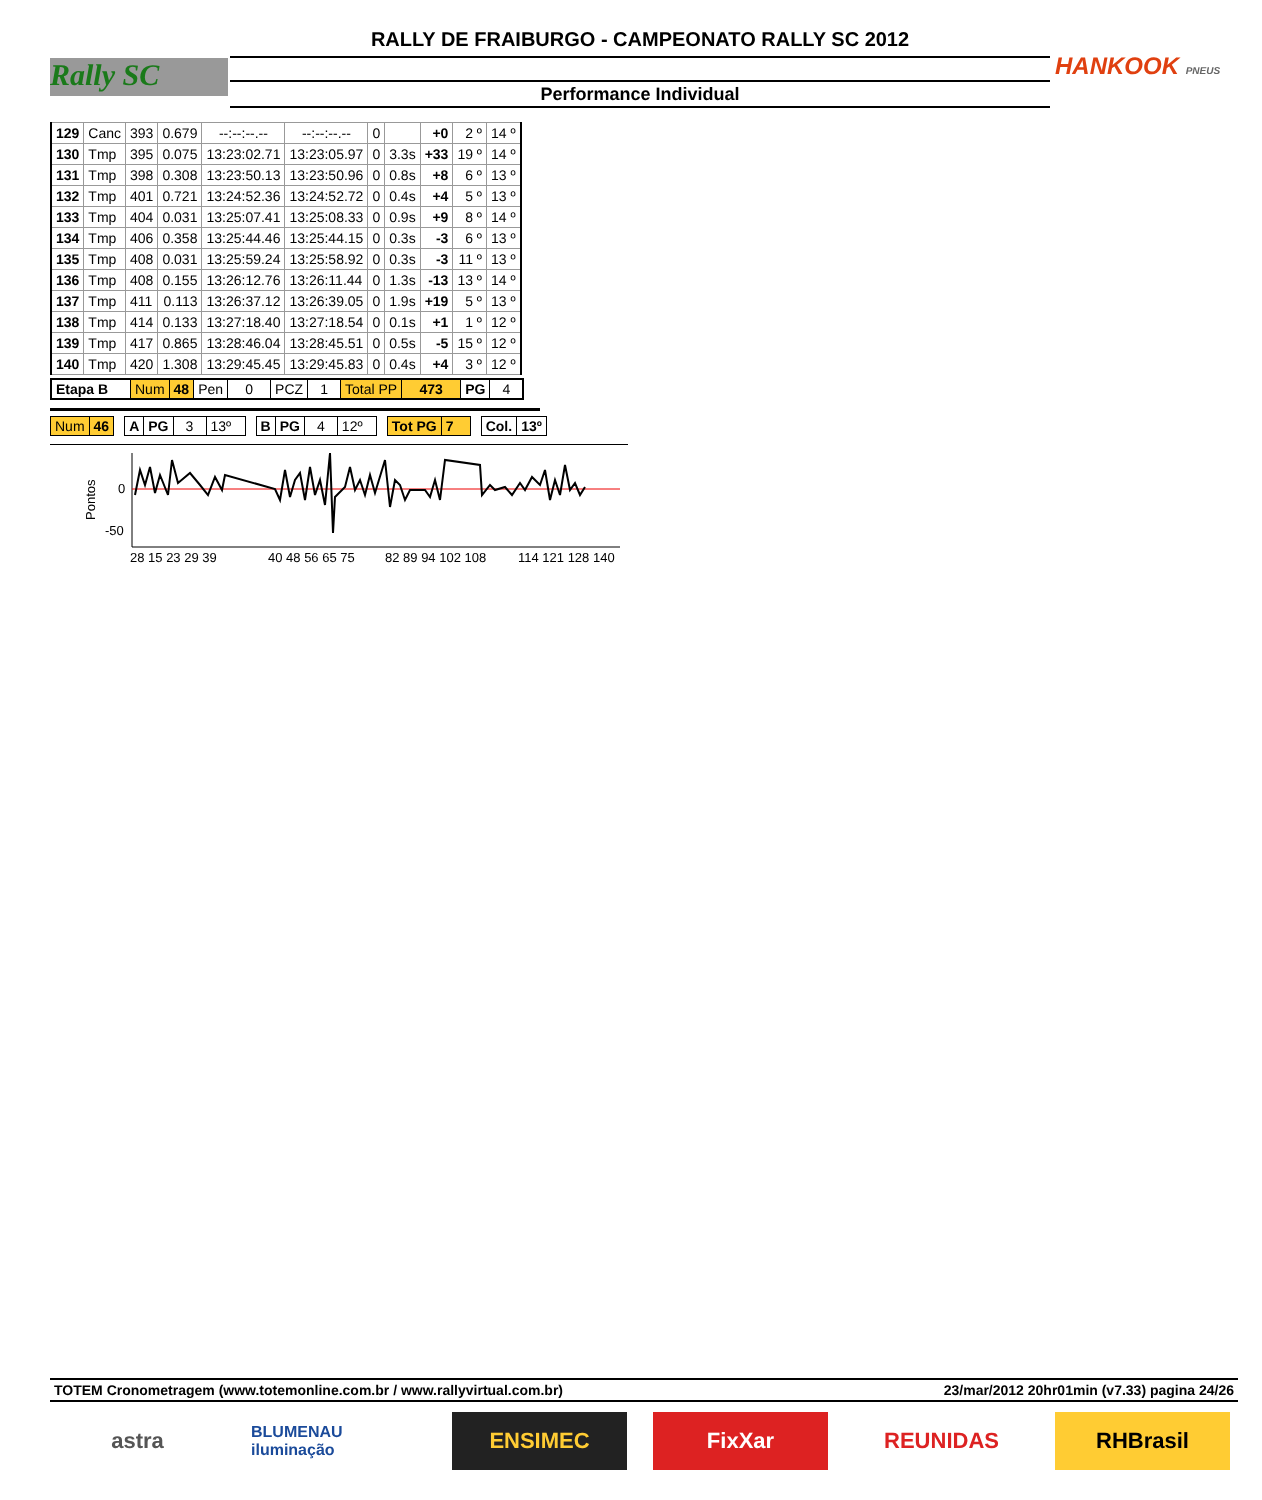RALLY DE FRAIBURGO - CAMPEONATO RALLY SC 2012
Performance Individual
Rally SC HANKOOK PNEUS
| 129 | Canc | 393 | 0.679 | --:--:--.-- | --:--:--.-- | 0 | | +0 | 2 º | 14 º |
| 130 | Tmp | 395 | 0.075 | 13:23:02.71 | 13:23:05.97 | 0 | 3.3s | +33 | 19 º | 14 º |
| 131 | Tmp | 398 | 0.308 | 13:23:50.13 | 13:23:50.96 | 0 | 0.8s | +8 | 6 º | 13 º |
| 132 | Tmp | 401 | 0.721 | 13:24:52.36 | 13:24:52.72 | 0 | 0.4s | +4 | 5 º | 13 º |
| 133 | Tmp | 404 | 0.031 | 13:25:07.41 | 13:25:08.33 | 0 | 0.9s | +9 | 8 º | 14 º |
| 134 | Tmp | 406 | 0.358 | 13:25:44.46 | 13:25:44.15 | 0 | 0.3s | -3 | 6 º | 13 º |
| 135 | Tmp | 408 | 0.031 | 13:25:59.24 | 13:25:58.92 | 0 | 0.3s | -3 | 11 º | 13 º |
| 136 | Tmp | 408 | 0.155 | 13:26:12.76 | 13:26:11.44 | 0 | 1.3s | -13 | 13 º | 14 º |
| 137 | Tmp | 411 | 0.113 | 13:26:37.12 | 13:26:39.05 | 0 | 1.9s | +19 | 5 º | 13 º |
| 138 | Tmp | 414 | 0.133 | 13:27:18.40 | 13:27:18.54 | 0 | 0.1s | +1 | 1 º | 12 º |
| 139 | Tmp | 417 | 0.865 | 13:28:46.04 | 13:28:45.51 | 0 | 0.5s | -5 | 15 º | 12 º |
| 140 | Tmp | 420 | 1.308 | 13:29:45.45 | 13:29:45.83 | 0 | 0.4s | +4 | 3 º | 12 º |
| Etapa B | Num | 48 | Pen | 0 | PCZ | 1 | Total PP | 473 | PG | 4 |
| Num | 46 | | A | PG | 3 | 13º | | B | PG | 4 | 12º | | Tot PG | 7 | | Col. | 13º |
Pontos
0
-50
28 15 23 29 39
40 48 56 65 75
82 89 94 102 108
114 121 128 140
TOTEM Cronometragem (www.totemonline.com.br / www.rallyvirtual.com.br) 23/mar/2012 20hr01min (v7.33) pagina 24/26
astra
BLUMENAU iluminação
ENSIMEC FixXar REUNIDAS RHBrasil